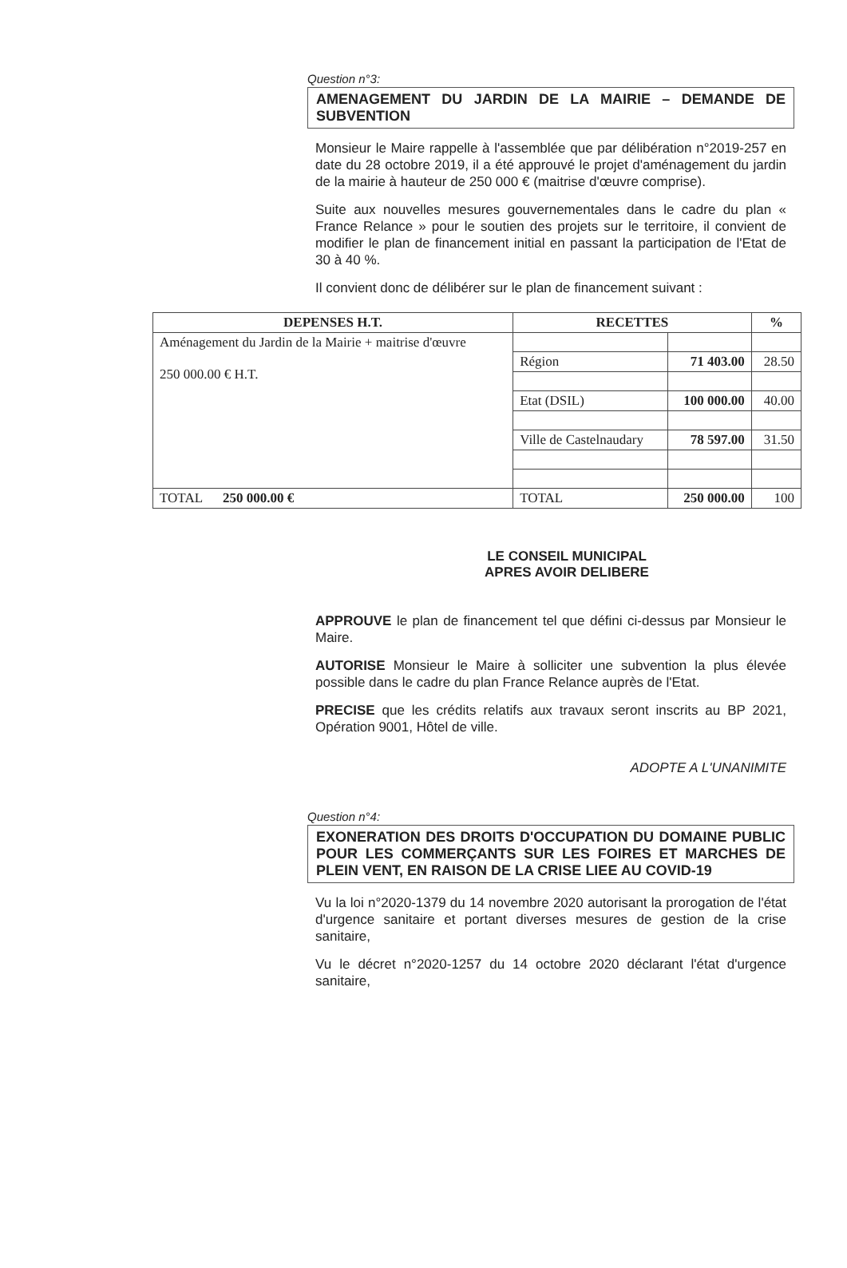Question n°3:
AMENAGEMENT DU JARDIN DE LA MAIRIE – DEMANDE DE SUBVENTION
Monsieur le Maire rappelle à l'assemblée que par délibération n°2019-257 en date du 28 octobre 2019, il a été approuvé le projet d'aménagement du jardin de la mairie à hauteur de 250 000 € (maitrise d'œuvre comprise).
Suite aux nouvelles mesures gouvernementales dans le cadre du plan « France Relance » pour le soutien des projets sur le territoire, il convient de modifier le plan de financement initial en passant la participation de l'Etat de 30 à 40 %.
Il convient donc de délibérer sur le plan de financement suivant :
| DEPENSES H.T. | RECETTES | | % |
| --- | --- | --- | --- |
| Aménagement du Jardin de la Mairie + maitrise d'œuvre 250 000.00 € H.T. | | | |
| | Région | 71 403.00 | 28.50 |
| | Etat (DSIL) | 100 000.00 | 40.00 |
| | Ville de Castelnaudary | 78 597.00 | 31.50 |
| TOTAL 250 000.00 € | TOTAL | 250 000.00 | 100 |
LE CONSEIL MUNICIPAL
APRES AVOIR DELIBERE
APPROUVE le plan de financement tel que défini ci-dessus par Monsieur le Maire.
AUTORISE Monsieur le Maire à solliciter une subvention la plus élevée possible dans le cadre du plan France Relance auprès de l'Etat.
PRECISE que les crédits relatifs aux travaux seront inscrits au BP 2021, Opération 9001, Hôtel de ville.
ADOPTE A L'UNANIMITE
Question n°4:
EXONERATION DES DROITS D'OCCUPATION DU DOMAINE PUBLIC POUR LES COMMERÇANTS SUR LES FOIRES ET MARCHES DE PLEIN VENT, EN RAISON DE LA CRISE LIEE AU COVID-19
Vu la loi n°2020-1379 du 14 novembre 2020 autorisant la prorogation de l'état d'urgence sanitaire et portant diverses mesures de gestion de la crise sanitaire,
Vu le décret n°2020-1257 du 14 octobre 2020 déclarant l'état d'urgence sanitaire,